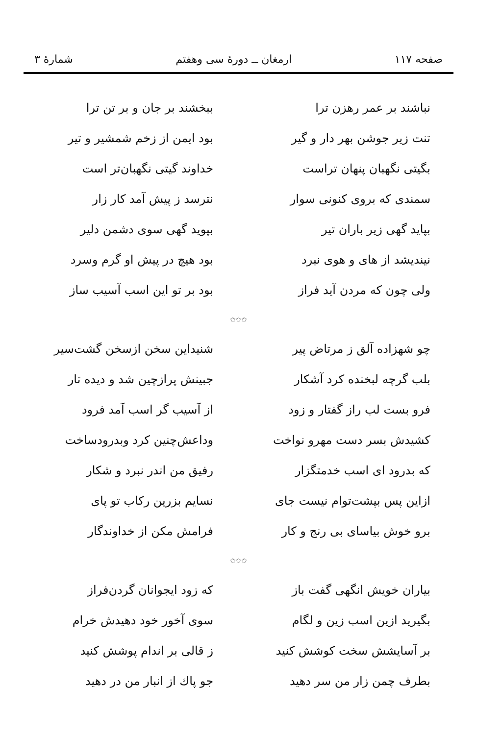صفحه ۱۱۷ ارمغان ــ دورهٔ سی وهفتم شمارهٔ ۳
نباشند بر عمر رهزن ترا ببخشند بر جان و بر تن ترا
تنت زیر جوشن بهر دار و گیر بود ایمن از زخم شمشیر و تیر
بگیتی نگهبان پنهان تراست خداوند گیتی نگهبان‌تر است
سمندی که بروی کنونی سوار نترسد ز پیش آمد کار زار
بپاید گهی زیر باران تیر بپوید گهی سوی دشمن دلیر
نیندیشد از های و هوی نبرد بود هیچ در پیش او گرم وسرد
ولی چون که مردن آید فراز بود بر تو این اسب آسیب ساز
✩✩✩
چو شهزاده آلق ز مرتاض پیر شنیداین سخن ازسخن گشت‌سیر
بلب گرچه لبخنده کرد آشکار جبینش پرازچین شد و دیده تار
فرو بست لب راز گفتار و زود از آسیب گر اسب آمد فرود
کشیدش بسر دست مهرو نواخت وداعش‌چنین کرد وبدرودساخت
که بدرود ای اسب خدمتگزار رفیق من اندر نبرد و شکار
ازاین پس بپشت‌توام نیست جای نسایم بزرین رکاب تو پای
برو خوش بیاسای بی رنج و کار فرامش مکن از خداوندگار
✩✩✩
بیاران خویش انگهی گفت باز که زود ایجوانان گردن‌فراز
بگیرید ازین اسب زین و لگام سوی آخور خود دهیدش خرام
بر آسایشش سخت کوشش کنید ز قالی بر اندام پوشش کنید
بطرف چمن زار من سر دهید جو پاك از انبار من در دهید